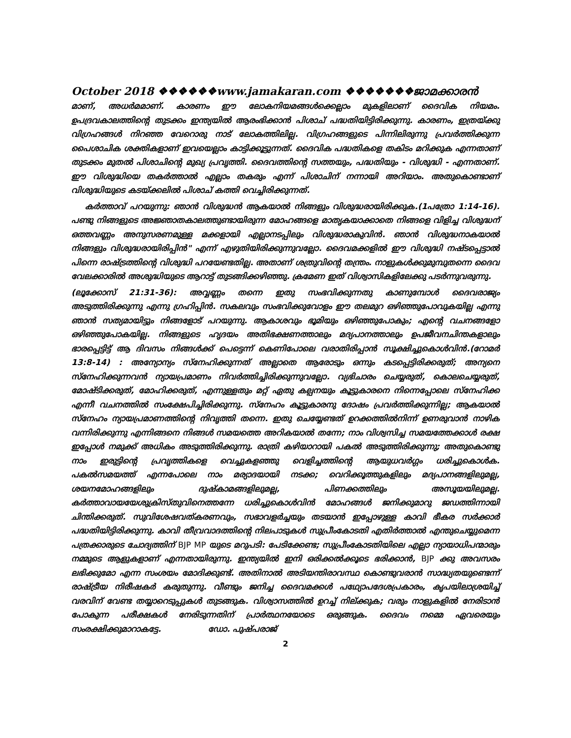October 2018 ❖❖❖❖❖❖www.jamakaran.com ❖❖❖❖❖❖❖ജാമക്കാരൻ
മാണ്, അധർമമാണ്. കാരണം ഈ ലോകനിയമങ്ങൾക്കെല്ലാം മുകളിലാണ് ദൈവിക നിയമം. ഉപദ്രവകാലത്തിന്റെ തുടക്കം ഇന്ത്യയിൽ ആരംഭിക്കാൻ പിശാച് പദ്ധതിയിട്ടിരിക്കുന്നു. കാരണം, ഇത്രയ്ക്കു വിഗ്രഹങ്ങൾ നിറഞ്ഞ വേറൊരു നാട് ലോകത്തിലില്ല. വിഗ്രഹങ്ങളുടെ പിന്നിലിരുന്നു പ്രവർത്തിക്കുന്ന പൈശാചിക ശക്തികളാണ് ഇവയെല്ലാം കാട്ടിക്കൂട്ടുന്നത്. ദൈവിക പദ്ധതികളെ തകിടം മറിക്കുക എന്നതാണ് തുടക്കം മുതൽ പിശാചിന്റെ മുഖ്യ പ്രവൃത്തി. ദൈവത്തിന്റെ സത്തയും, പദ്ധതിയും - വിശുദ്ധി - എന്നതാണ്. ഈ വിശുദ്ധിയെ തകർത്താൽ എല്ലാം തകരും എന്ന് പിശാചിന് നന്നായി അറിയാം. അതുകൊണ്ടാണ് വിശുദ്ധിയുടെ കടയ്ക്കലിൽ പിശാച് കത്തി വെച്ചിരിക്കുന്നത്.
കർത്താവ് പറയുന്നു: ഞാൻ വിശുദ്ധൻ ആകയാൽ നിങ്ങളും വിശുദ്ധരായിരിക്കുക.(1പത്രോ 1:14-16). പണ്ടു നിങ്ങളുടെ അജ്ഞാതകാലത്തുണ്ടായിരുന്ന മോഹങ്ങളെ മാതൃകയാക്കാതെ നിങ്ങളെ വിളിച്ച വിശുദ്ധന് ഒത്തവണ്ണം അനുസരണമുള്ള മക്കളായി എല്ലാനടപ്പിലും വിശുദ്ധരാകുവിൻ. ഞാൻ വിശുദ്ധനാകയാൽ നിങ്ങളും വിശുദ്ധരായിരിപ്പിൻ" എന്ന് എഴുതിയിരിക്കുന്നുവല്ലോ. ദൈവമക്കളിൽ ഈ വിശുദ്ധി നഷ്ടപ്പെട്ടാൽ പിന്നെ രാഷ്ട്രത്തിന്റെ വിശുദ്ധി പറയേണ്ടതില്ല. അതാണ് ശത്രുവിന്റെ തന്ത്രം. നാളുകൾക്കുമുമ്പുതന്നെ ദൈവ വേലക്കാരിൽ അശുദ്ധിയുടെ ആറാട്ട് തുടങ്ങിക്കഴിഞ്ഞു. ക്രമേണ ഇത് വിശ്വാസികളിലേക്കു പടർന്നുവരുന്നു.
(ലൂക്കോസ് 21:31-36): അവ്വണ്ണം തന്നെ ഇതു സംഭവിക്കുന്നതു കാണുമ്പോൾ ദൈവരാജ്യം അടുത്തിരിക്കുന്നു എന്നു ഗ്രഹിപ്പിൻ. സകലവും സംഭവിക്കുവോളം ഈ തലമുറ ഒഴിഞ്ഞുപോവുകയില്ല എന്നു ഞാൻ സത്യമായിട്ടും നിങ്ങളോട് പറയുന്നു. ആകാശവും ഭൂമിയും ഒഴിഞ്ഞുപോകും; എന്റെ വചനങ്ങളോ ഒഴിഞ്ഞുപോകയില്ല. നിങ്ങളുടെ ഹൃദയം അതിഭക്ഷണത്താലും മദ്യപാനത്താലും ഉപജീവനചിന്തകളാലും ഭാരപ്പെട്ടിട്ട് ആ ദിവസം നിങ്ങൾക്ക് പെട്ടെന്ന് കെണിപോലെ വരാതിരിപ്പാൻ സൂക്ഷിച്ചുകൊൾവിൻ.(റോമർ 13:8-14) : അന്യോന്യം സ്നേഹിക്കുന്നത് അല്ലാതെ ആരോടും ഒന്നും കടപ്പെട്ടിരിക്കരുത്; അന്യനെ സ്നേഹിക്കുന്നവൻ ന്യായപ്രമാണം നിവർത്തിച്ചിരിക്കുന്നുവല്ലോ. വ്യഭിചാരം ചെയ്യരുത്, കൊലചെയ്യരുത്, മോഷ്ടിക്കരുത്, മോഹിക്കരുത്, എന്നുള്ളതും മറ്റ് ഏതു കല്പനയും കൂട്ടുകാരനെ നിന്നെപ്പോലെ സ്നേഹിക്ക എന്നീ വചനത്തിൽ സംക്ഷേപിച്ചിരിക്കുന്നു. സ്നേഹം കൂട്ടുകാരനു ദോഷം പ്രവർത്തിക്കുന്നില്ല; ആകയാൽ സ്നേഹം ന്യായപ്രമാണത്തിന്റെ നിവൃത്തി തന്നെ. ഇതു ചെയ്യേണ്ടത് ഉറക്കത്തിൽനിന്ന് ഉണരുവാൻ നാഴിക വന്നിരിക്കുന്നു എന്നിങ്ങനെ നിങ്ങൾ സമയത്തെ അറികയാൽ തന്നേ; നാം വിശ്വസിച്ച സമയത്തേക്കാൾ രക്ഷ ഇപ്പോൾ നമുക്ക് അധികം അടുത്തിരിക്കുന്നു. രാത്രി കഴിയാറായി പകൽ അടുത്തിരിക്കുന്നു; അതുകൊണ്ടു നാം ഇരുട്ടിന്റെ പ്രവൃത്തികളെ വെച്ചുകളഞ്ഞു വെളിച്ചത്തിന്റെ ആയുധവർഗ്ഗം ധരിച്ചുകൊൾക. പകൽസമയത്ത് എന്നപോലെ നാം മര്യാദയായി നടക്ക; വെറിക്കൂത്തുകളിലും മദ്യപാനങ്ങളിലുമല്ല, ശയനമോഹങ്ങളിലും ദുഷ്കാമങ്ങളിലുമല്ല, പിണക്കത്തിലും അസൂയയിലുമല്ല. കർത്താവായയേശുക്രിസ്തുവിനെത്തന്നേ ധരിച്ചുകൊൾവിൻ മോഹങ്ങൾ ജനിക്കുമാറു ജഡത്തിന്നായി ചിന്തിക്കരുത്. സുവിശേഷവത്കരണവും, സഭാവളർച്ചയും തടയാൻ ഇപ്പോഴുള്ള കാവി ഭീകര സർക്കാർ പദ്ധതിയിട്ടിരിക്കുന്നു. കാവി തീവ്രവാദത്തിന്റെ നിലപാടുകൾ സുപ്രീംകോടതി എതിർത്താൽ എന്തുചെയ്യുമെന്ന പത്രക്കാരുടെ ചോദ്യത്തിന് BJP MP യുടെ മറുപടി: പേടിക്കേണ്ട; സുപ്രീംകോടതിയിലെ എല്ലാ ന്യായാധിപന്മാരും നമ്മുടെ ആളുകളാണ് എന്നതായിരുന്നു. ഇന്ത്യയിൽ ഇനി ഒരിക്കൽക്കൂടെ ഭരിക്കാൻ, BJP ക്കു അവസരം ലഭിക്കുമോ എന്ന സംശയം മോദിക്കുണ്ട്. അതിനാൽ അടിയന്തിരാവസ്ഥ കൊണ്ടുവരാൻ സാദ്ധ്യതയുണ്ടെന്ന് രാഷ്ട്രീയ നിരീഷകർ കരുതുന്നു. വീണ്ടും ജനിച്ച ദൈവമക്കൾ പഥ്യോപദേശപ്രകാരം, കൃപയിലാശ്രയിച്ച് വരവിന് വേണ്ട തയ്യാറെടുപ്പുകൾ തുടങ്ങുക. വിശ്വാസത്തിൽ ഉറച്ച് നില്ക്കുക; വരും നാളുകളിൽ നേരിടാൻ പോകുന്ന പരീക്ഷകൾ നേരിടുന്നതിന് പ്രാർത്ഥനയോടെ ഒരുങ്ങുക. ദൈവം നമ്മെ ഏവരെയും സംരക്ഷിക്കുമാറാകട്ടേ. ഡോ. പുഷ്പരാജ്
2